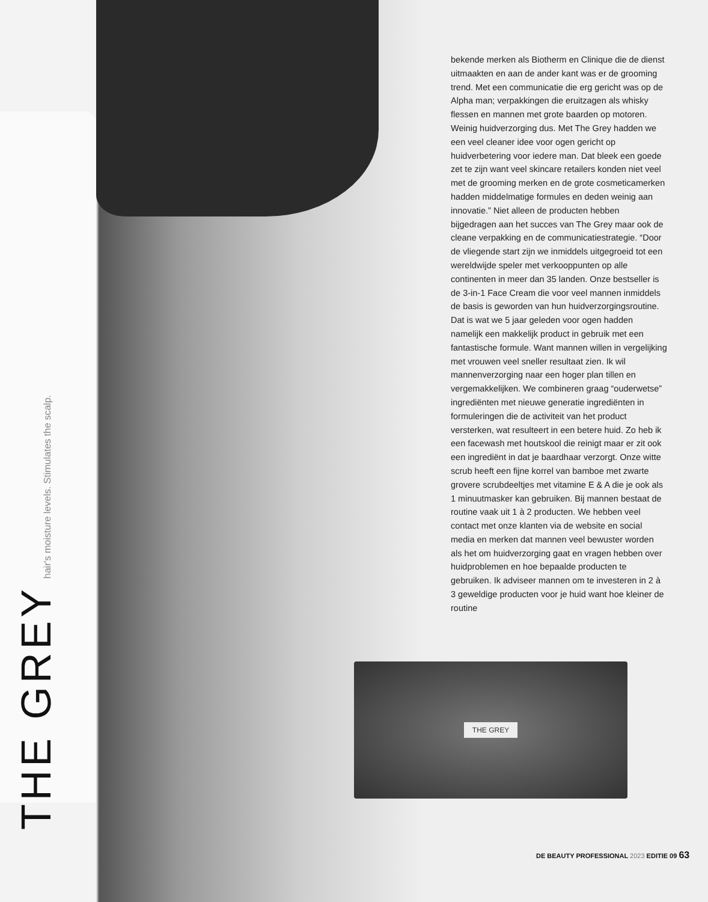THE GREY hair's moisture levels. Stimulates the scalp.
bekende merken als Biotherm en Clinique die de dienst uitmaakten en aan de ander kant was er de grooming trend. Met een communicatie die erg gericht was op de Alpha man; verpakkingen die eruitzagen als whisky flessen en mannen met grote baarden op motoren. Weinig huidverzorging dus. Met The Grey hadden we een veel cleaner idee voor ogen gericht op huidverbetering voor iedere man. Dat bleek een goede zet te zijn want veel skincare retailers konden niet veel met de grooming merken en de grote cosmeticamerken hadden middelmatige formules en deden weinig aan innovatie.” Niet alleen de producten hebben bijgedragen aan het succes van The Grey maar ook de cleane verpakking en de communicatiestrategie. “Door de vliegende start zijn we inmiddels uitgegroeid tot een wereldwijde speler met verkooppunten op alle continenten in meer dan 35 landen. Onze bestseller is de 3-in-1 Face Cream die voor veel mannen inmiddels de basis is geworden van hun huidverzorgingsroutine. Dat is wat we 5 jaar geleden voor ogen hadden namelijk een makkelijk product in gebruik met een fantastische formule. Want mannen willen in vergelijking met vrouwen veel sneller resultaat zien. Ik wil mannenverzorging naar een hoger plan tillen en vergemakkelijken. We combineren graag “ouderwetse” ingrediënten met nieuwe generatie ingrediënten in formuleringen die de activiteit van het product versterken, wat resulteert in een betere huid. Zo heb ik een facewash met houtskool die reinigt maar er zit ook een ingrediënt in dat je baardhaar verzorgt. Onze witte scrub heeft een fijne korrel van bamboe met zwarte grovere scrubdeeltjes met vitamine E & A die je ook als 1 minuutmasker kan gebruiken. Bij mannen bestaat de routine vaak uit 1 à 2 producten. We hebben veel contact met onze klanten via de website en social media en merken dat mannen veel bewuster worden als het om huidverzorging gaat en vragen hebben over huidproblemen en hoe bepaalde producten te gebruiken. Ik adviseer mannen om te investeren in 2 à 3 geweldige producten voor je huid want hoe kleiner de routine
THE GREY
DE BEAUTY PROFESSIONAL 2023 EDITIE 09 63